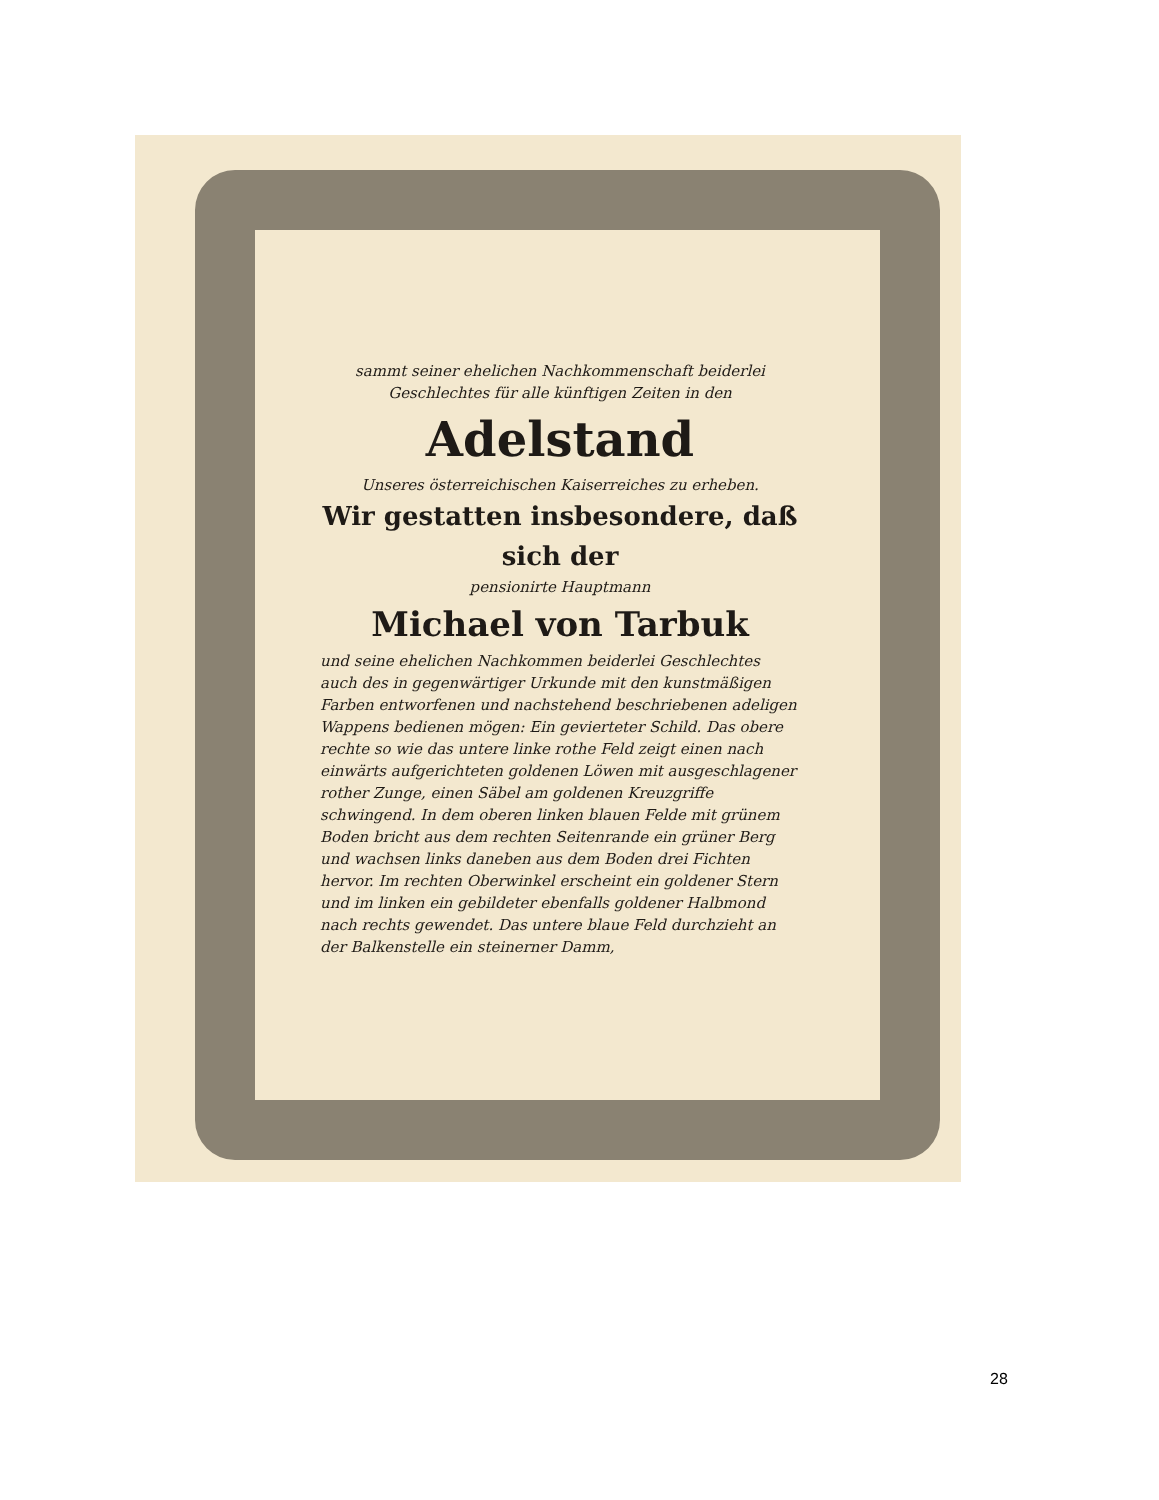sammt seiner ehelichen Nachkommenschaft beiderlei Geschlechtes für alle künftigen Zeiten in den
Adelstand
Unseres österreichischen Kaiserreiches zu erheben.
Wir gestatten insbesondere, daß sich der
pensionirte Hauptmann
Michael von Tarbuk
und seine ehelichen Nachkommen beiderlei Geschlechtes auch des in gegenwärtiger Urkunde mit den kunstmäßigen Farben entworfenen und nachstehend beschriebenen adeligen Wappens bedienen mögen: Ein gevierteter Schild. Das obere rechte so wie das untere linke rothe Feld zeigt einen nach einwärts aufgerichteten goldenen Löwen mit ausgeschlagener rother Zunge, einen Säbel am goldenen Kreuzgriffe schwingend. In dem oberen linken blauen Felde mit grünem Boden bricht aus dem rechten Seitenrande ein grüner Berg und wachsen links daneben aus dem Boden drei Fichten hervor. Im rechten Oberwinkel erscheint ein goldener Stern und im linken ein gebildeter ebenfalls goldener Halbmond nach rechts gewendet. Das untere blaue Feld durchzieht an der Balkenstelle ein steinerner Damm,
28